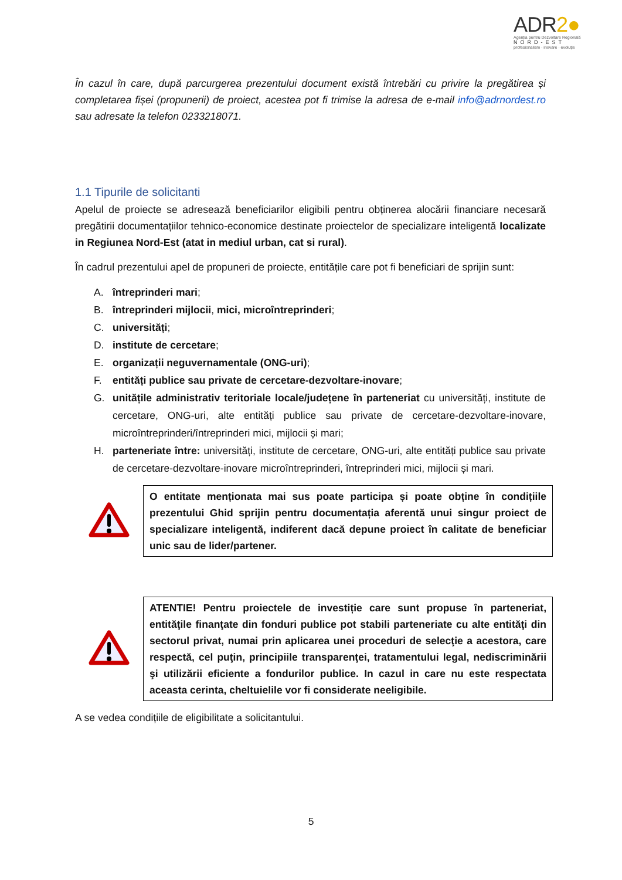ADR2●
Agenția pentru Dezvoltare Regională
NORD-EST
profesionalism · inovare · evoluție
În cazul în care, după parcurgerea prezentului document există întrebări cu privire la pregătirea și completarea fișei (propunerii) de proiect, acestea pot fi trimise la adresa de e-mail info@adrnordest.ro sau adresate la telefon 0233218071.
1.1 Tipurile de solicitanti
Apelul de proiecte se adresează beneficiarilor eligibili pentru obținerea alocării financiare necesară pregătirii documentațiilor tehnico-economice destinate proiectelor de specializare inteligentă localizate in Regiunea Nord-Est (atat in mediul urban, cat si rural).
În cadrul prezentului apel de propuneri de proiecte, entitățile care pot fi beneficiari de sprijin sunt:
A. întreprinderi mari;
B. întreprinderi mijlocii, mici, microîntreprinderi;
C. universități;
D. institute de cercetare;
E. organizații neguvernamentale (ONG-uri);
F. entități publice sau private de cercetare-dezvoltare-inovare;
G. unitățile administrativ teritoriale locale/județene în parteneriat cu universități, institute de cercetare, ONG-uri, alte entități publice sau private de cercetare-dezvoltare-inovare, microîntreprinderi/întreprinderi mici, mijlocii și mari;
H. parteneriate între: universități, institute de cercetare, ONG-uri, alte entități publice sau private de cercetare-dezvoltare-inovare microîntreprinderi, întreprinderi mici, mijlocii și mari.
O entitate menționata mai sus poate participa și poate obține în condițiile prezentului Ghid sprijin pentru documentația aferentă unui singur proiect de specializare inteligentă, indiferent dacă depune proiect în calitate de beneficiar unic sau de lider/partener.
ATENTIE! Pentru proiectele de investiție care sunt propuse în parteneriat, entităţile finanţate din fonduri publice pot stabili parteneriate cu alte entităţi din sectorul privat, numai prin aplicarea unei proceduri de selecţie a acestora, care respectă, cel puţin, principiile transparenţei, tratamentului legal, nediscriminării şi utilizării eficiente a fondurilor publice. In cazul in care nu este respectata aceasta cerinta, cheltuielile vor fi considerate neeligibile.
A se vedea condițiile de eligibilitate a solicitantului.
5